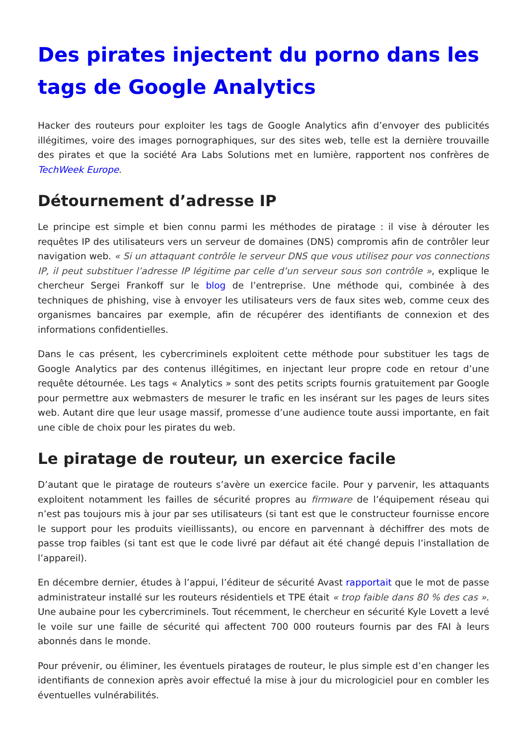Des pirates injectent du porno dans les tags de Google Analytics
Hacker des routeurs pour exploiter les tags de Google Analytics afin d’envoyer des publicités illégitimes, voire des images pornographiques, sur des sites web, telle est la dernière trouvaille des pirates et que la société Ara Labs Solutions met en lumière, rapportent nos confrères de TechWeek Europe.
Détournement d’adresse IP
Le principe est simple et bien connu parmi les méthodes de piratage : il vise à dérouter les requêtes IP des utilisateurs vers un serveur de domaines (DNS) compromis afin de contrôler leur navigation web. « Si un attaquant contrôle le serveur DNS que vous utilisez pour vos connections IP, il peut substituer l’adresse IP légitime par celle d’un serveur sous son contrôle », explique le chercheur Sergei Frankoff sur le blog de l’entreprise. Une méthode qui, combinée à des techniques de phishing, vise à envoyer les utilisateurs vers de faux sites web, comme ceux des organismes bancaires par exemple, afin de récupérer des identifiants de connexion et des informations confidentielles.
Dans le cas présent, les cybercriminels exploitent cette méthode pour substituer les tags de Google Analytics par des contenus illégitimes, en injectant leur propre code en retour d’une requête détournée. Les tags « Analytics » sont des petits scripts fournis gratuitement par Google pour permettre aux webmasters de mesurer le trafic en les insérant sur les pages de leurs sites web. Autant dire que leur usage massif, promesse d’une audience toute aussi importante, en fait une cible de choix pour les pirates du web.
Le piratage de routeur, un exercice facile
D’autant que le piratage de routeurs s’avère un exercice facile. Pour y parvenir, les attaquants exploitent notamment les failles de sécurité propres au firmware de l’équipement réseau qui n’est pas toujours mis à jour par ses utilisateurs (si tant est que le constructeur fournisse encore le support pour les produits vieillissants), ou encore en parvennant à déchiffrer des mots de passe trop faibles (si tant est que le code livré par défaut ait été changé depuis l’installation de l’appareil).
En décembre dernier, études à l’appui, l’éditeur de sécurité Avast rapportait que le mot de passe administrateur installé sur les routeurs résidentiels et TPE était « trop faible dans 80 % des cas ». Une aubaine pour les cybercriminels. Tout récemment, le chercheur en sécurité Kyle Lovett a levé le voile sur une faille de sécurité qui affectent 700 000 routeurs fournis par des FAI à leurs abonnés dans le monde.
Pour prévenir, ou éliminer, les éventuels piratages de routeur, le plus simple est d’en changer les identifiants de connexion après avoir effectué la mise à jour du micrologiciel pour en combler les éventuelles vulnérabilités.